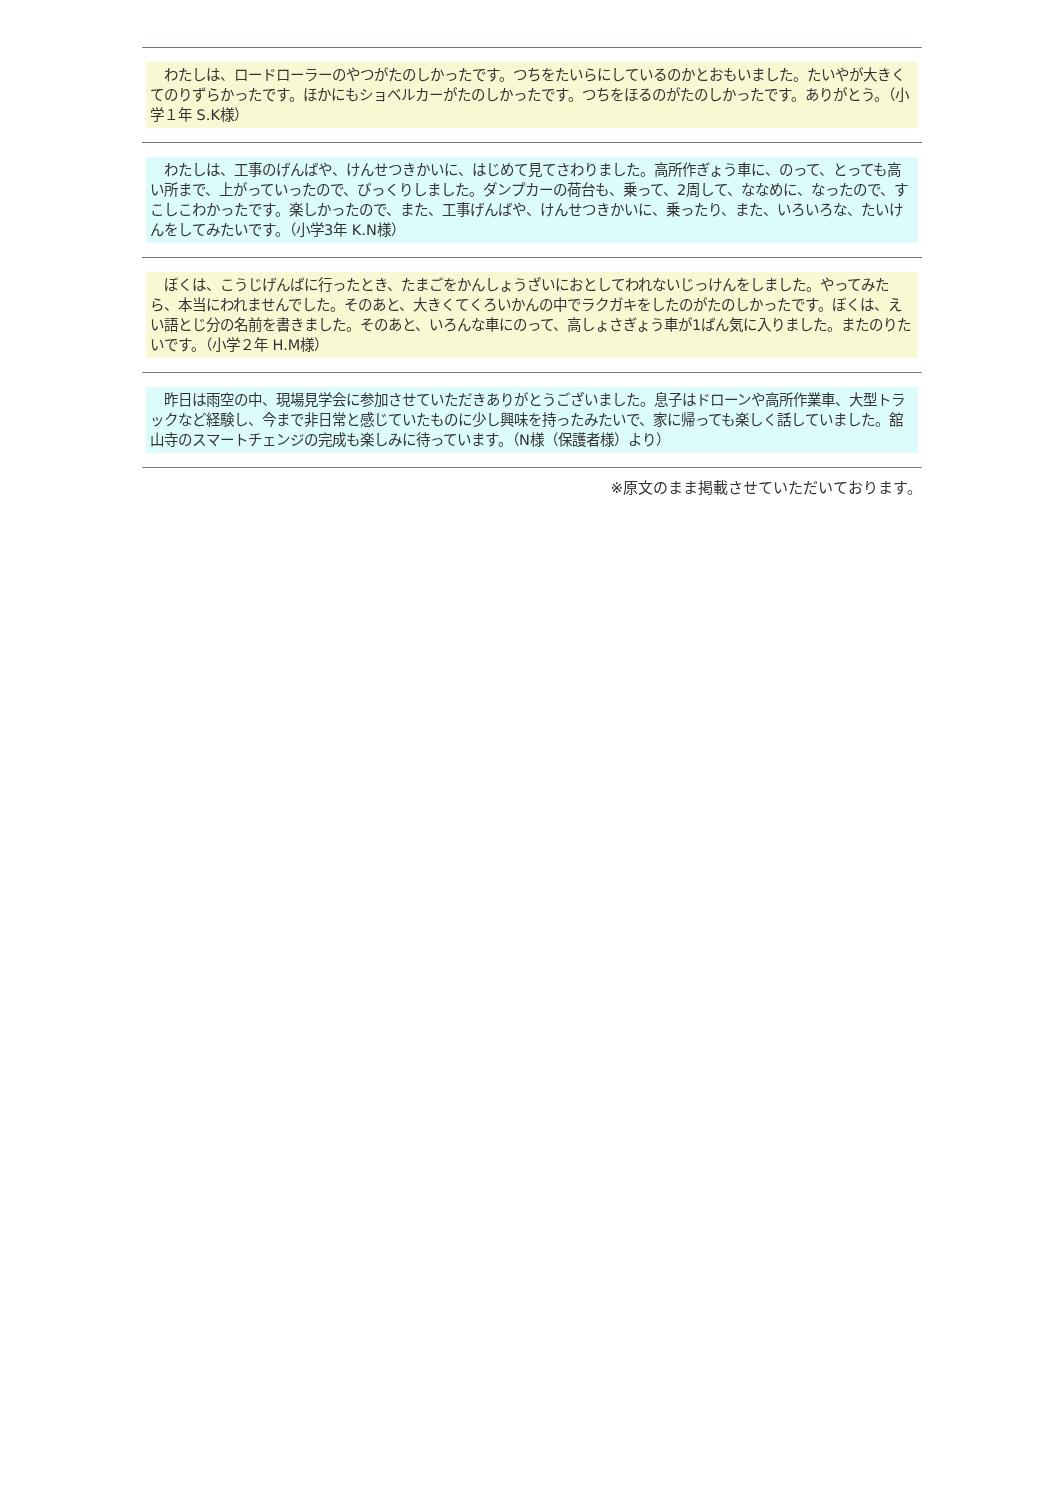わたしは、ロードローラーのやつがたのしかったです。つちをたいらにしているのかとおもいました。たいやが大きくてのりずらかったです。ほかにもショベルカーがたのしかったです。つちをほるのがたのしかったです。ありがとう。（小学１年 S.K様）
　わたしは、工事のげんばや、けんせつきかいに、はじめて見てさわりました。高所作ぎょう車に、のって、とっても高い所まで、上がっていったので、びっくりしました。ダンプカーの荷台も、乗って、2周して、ななめに、なったので、すこしこわかったです。楽しかったので、また、工事げんばや、けんせつきかいに、乗ったり、また、いろいろな、たいけんをしてみたいです。（小学3年 K.N様）
　ぼくは、こうじげんばに行ったとき、たまごをかんしょうざいにおとしてわれないじっけんをしました。やってみたら、本当にわれませんでした。そのあと、大きくてくろいかんの中でラクガキをしたのがたのしかったです。ぼくは、えい語とじ分の名前を書きました。そのあと、いろんな車にのって、高しょさぎょう車が1ばん気に入りました。またのりたいです。（小学２年 H.M様）
　昨日は雨空の中、現場見学会に参加させていただきありがとうございました。息子はドローンや高所作業車、大型トラックなど経験し、今まで非日常と感じていたものに少し興味を持ったみたいで、家に帰っても楽しく話していました。舘山寺のスマートチェンジの完成も楽しみに待っています。（N様（保護者様）より）
※原文のまま掲載させていただいております。